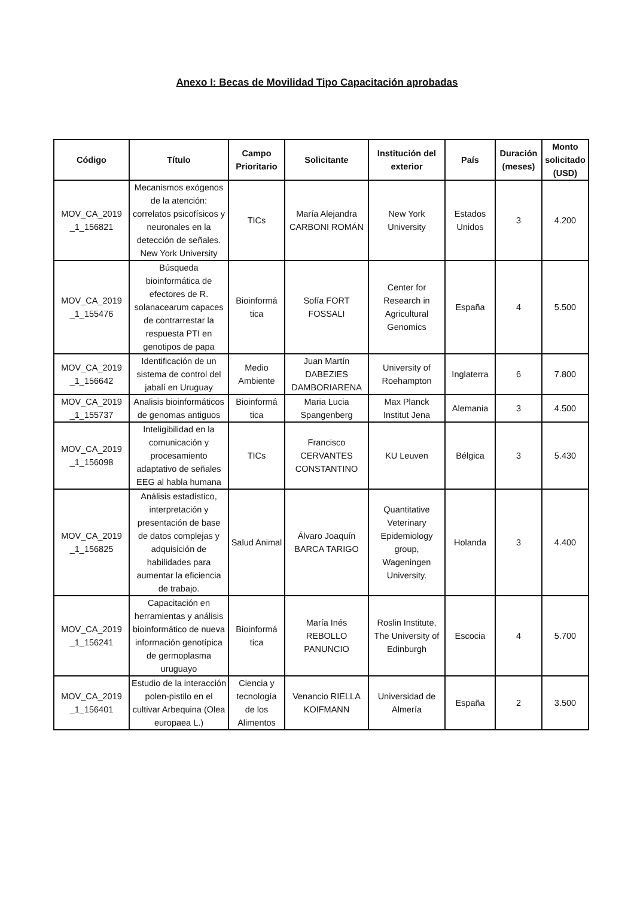Anexo I: Becas de Movilidad Tipo Capacitación aprobadas
| Código | Título | Campo Prioritario | Solicitante | Institución del exterior | País | Duración (meses) | Monto solicitado (USD) |
| --- | --- | --- | --- | --- | --- | --- | --- |
| MOV_CA_2019 _1_156821 | Mecanismos exógenos de la atención: correlatos psicofísicos y neuronales en la detección de señales. New York University | TICs | María Alejandra CARBONI ROMÁN | New York University | Estados Unidos | 3 | 4.200 |
| MOV_CA_2019 _1_155476 | Búsqueda bioinformática de efectores de R. solanacearum capaces de contrarrestar la respuesta PTI en genotipos de papa | Bioinformá tica | Sofía FORT FOSSALI | Center for Research in Agricultural Genomics | España | 4 | 5.500 |
| MOV_CA_2019 _1_156642 | Identificación de un sistema de control del jabalí en Uruguay | Medio Ambiente | Juan Martín DABEZIES DAMBORIARENA | University of Roehampton | Inglaterra | 6 | 7.800 |
| MOV_CA_2019 _1_155737 | Analisis bioinformáticos de genomas antiguos | Bioinformá tica | Maria Lucia Spangenberg | Max Planck Institut Jena | Alemania | 3 | 4.500 |
| MOV_CA_2019 _1_156098 | Inteligibilidad en la comunicación y procesamiento adaptativo de señales EEG al habla humana | TICs | Francisco CERVANTES CONSTANTINO | KU Leuven | Bélgica | 3 | 5.430 |
| MOV_CA_2019 _1_156825 | Análisis estadístico, interpretación y presentación de base de datos complejas y adquisición de habilidades para aumentar la eficiencia de trabajo. | Salud Animal | Álvaro Joaquín BARCA TARIGO | Quantitative Veterinary Epidemiology group, Wageningen University. | Holanda | 3 | 4.400 |
| MOV_CA_2019 _1_156241 | Capacitación en herramientas y análisis bioinformático de nueva información genotípica de germoplasma uruguayo | Bioinformá tica | María Inés REBOLLO PANUNCIO | Roslin Institute, The University of Edinburgh | Escocia | 4 | 5.700 |
| MOV_CA_2019 _1_156401 | Estudio de la interacción polen-pistilo en el cultivar Arbequina (Olea europaea L.) | Ciencia y tecnología de los Alimentos | Venancio RIELLA KOIFMANN | Universidad de Almería | España | 2 | 3.500 |